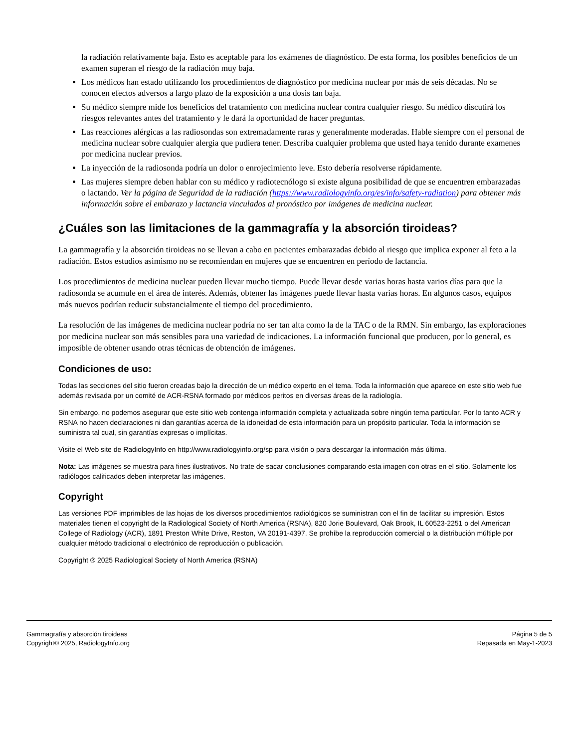la radiación relativamente baja. Esto es aceptable para los exámenes de diagnóstico. De esta forma, los posibles beneficios de un examen superan el riesgo de la radiación muy baja.
Los médicos han estado utilizando los procedimientos de diagnóstico por medicina nuclear por más de seis décadas. No se conocen efectos adversos a largo plazo de la exposición a una dosis tan baja.
Su médico siempre mide los beneficios del tratamiento con medicina nuclear contra cualquier riesgo. Su médico discutirá los riesgos relevantes antes del tratamiento y le dará la oportunidad de hacer preguntas.
Las reacciones alérgicas a las radiosondas son extremadamente raras y generalmente moderadas. Hable siempre con el personal de medicina nuclear sobre cualquier alergia que pudiera tener. Describa cualquier problema que usted haya tenido durante examenes por medicina nuclear previos.
La inyección de la radiosonda podría un dolor o enrojecimiento leve. Esto debería resolverse rápidamente.
Las mujeres siempre deben hablar con su médico y radiotecnólogo si existe alguna posibilidad de que se encuentren embarazadas o lactando. Ver la página de Seguridad de la radiación (https://www.radiologyinfo.org/es/info/safety-radiation) para obtener más información sobre el embarazo y lactancia vinculados al pronóstico por imágenes de medicina nuclear.
¿Cuáles son las limitaciones de la gammagrafía y la absorción tiroideas?
La gammagrafía y la absorción tiroideas no se llevan a cabo en pacientes embarazadas debido al riesgo que implica exponer al feto a la radiación. Estos estudios asimismo no se recomiendan en mujeres que se encuentren en período de lactancia.
Los procedimientos de medicina nuclear pueden llevar mucho tiempo. Puede llevar desde varias horas hasta varios días para que la radiosonda se acumule en el área de interés. Además, obtener las imágenes puede llevar hasta varias horas. En algunos casos, equipos más nuevos podrían reducir substancialmente el tiempo del procedimiento.
La resolución de las imágenes de medicina nuclear podría no ser tan alta como la de la TAC o de la RMN. Sin embargo, las exploraciones por medicina nuclear son más sensibles para una variedad de indicaciones. La información funcional que producen, por lo general, es imposible de obtener usando otras técnicas de obtención de imágenes.
Condiciones de uso:
Todas las secciones del sitio fueron creadas bajo la dirección de un médico experto en el tema. Toda la información que aparece en este sitio web fue además revisada por un comité de ACR-RSNA formado por médicos peritos en diversas áreas de la radiología.
Sin embargo, no podemos asegurar que este sitio web contenga información completa y actualizada sobre ningún tema particular. Por lo tanto ACR y RSNA no hacen declaraciones ni dan garantías acerca de la idoneidad de esta información para un propósito particular. Toda la información se suministra tal cual, sin garantías expresas o implícitas.
Visite el Web site de RadiologyInfo en http://www.radiologyinfo.org/sp para visión o para descargar la información más última.
Nota: Las imágenes se muestra para fines ilustrativos. No trate de sacar conclusiones comparando esta imagen con otras en el sitio. Solamente los radiólogos calificados deben interpretar las imágenes.
Copyright
Las versiones PDF imprimibles de las hojas de los diversos procedimientos radiológicos se suministran con el fin de facilitar su impresión. Estos materiales tienen el copyright de la Radiological Society of North America (RSNA), 820 Jorie Boulevard, Oak Brook, IL 60523-2251 o del American College of Radiology (ACR), 1891 Preston White Drive, Reston, VA 20191-4397. Se prohíbe la reproducción comercial o la distribución múltiple por cualquier método tradicional o electrónico de reproducción o publicación.
Copyright ® 2025 Radiological Society of North America (RSNA)
Gammagrafía y absorción tiroideas
Copyright© 2025, RadiologyInfo.org
Página 5 de 5
Repasada en May-1-2023